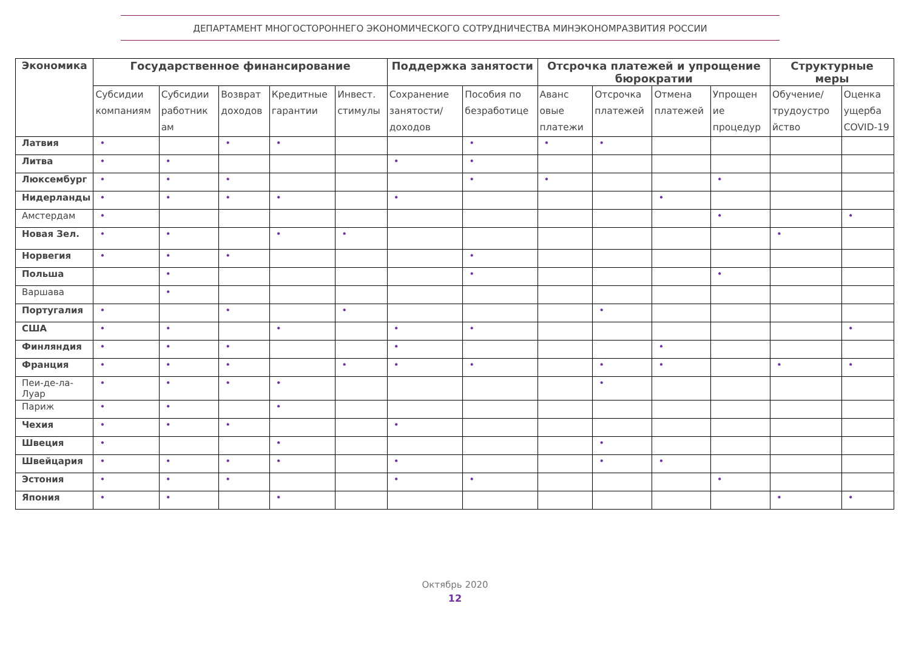ДЕПАРТАМЕНТ МНОГОСТОРОННЕГО ЭКОНОМИЧЕСКОГО СОТРУДНИЧЕСТВА МИНЭКОНОМРАЗВИТИЯ РОССИИ
| Экономика | Государственное финансирование | | | | | Поддержка занятости | | Отсрочка платежей и упрощение бюрократии | | | | Структурные меры | |
| --- | --- | --- | --- | --- | --- | --- | --- | --- | --- | --- | --- | --- | --- |
| | Субсидии компаниям | Субсидии работник ам | Возврат доходов | Кредитные гарантии | Инвест. стимулы | Сохранение занятости/ доходов | Пособия по безработице | Аванс овые платежи | Отсрочка платежей | Отмена платежей | Упрощен ие процедур | Обучение/ трудоустро йство | Оценка ущерба COVID-19 |
| Латвия | • | | • | • | | | • | • | • | | | | |
| Литва | • | • | | | | • | • | | | | | | |
| Люксембург | • | • | • | | | | • | • | | | • | | |
| Нидерланды | • | • | • | • | | • | | | | • | | | |
| Амстердам | • | | | | | | | | | | • | | • |
| Новая Зел. | • | • | | • | • | | | | | | | • | |
| Норвегия | • | • | • | | | | • | | | | | | |
| Польша | | • | | | | | • | | | | • | | |
| Варшава | | • | | | | | | | | | | | |
| Португалия | • | | • | | • | | | | • | | | | |
| США | • | • | | • | | • | • | | | | | | • |
| Финляндия | • | • | • | | | • | | | | • | | | |
| Франция | • | • | • | | • | • | • | | • | • | | • | • |
| Пеи-де-ла-Луар | • | • | • | • | | | | | • | | | | |
| Париж | • | • | | • | | | | | | | | | |
| Чехия | • | • | • | | | • | | | | | | | |
| Швеция | • | | | • | | | | | • | | | | |
| Швейцария | • | • | • | • | | • | | | • | • | | | |
| Эстония | • | • | • | | | • | • | | | | • | | |
| Япония | • | • | | • | | | | | | | | • | • |
Октябрь 2020
12